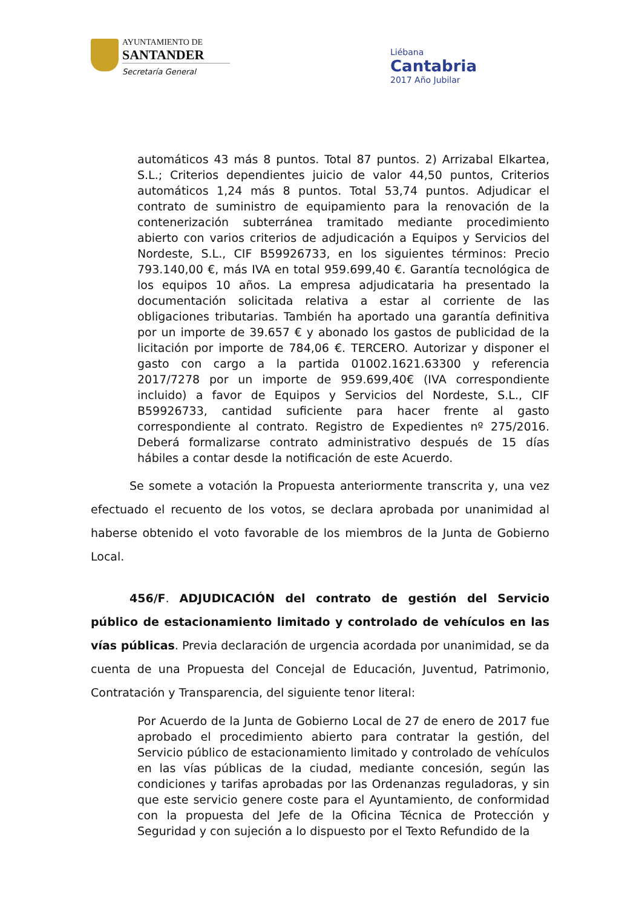AYUNTAMIENTO DE
SANTANDER
Secretaría General
Liébana
Cantabria
2017 Año Jubilar
automáticos 43 más 8 puntos. Total 87 puntos. 2) Arrizabal Elkartea, S.L.; Criterios dependientes juicio de valor 44,50 puntos, Criterios automáticos 1,24 más 8 puntos. Total 53,74 puntos. Adjudicar el contrato de suministro de equipamiento para la renovación de la contenerización subterránea tramitado mediante procedimiento abierto con varios criterios de adjudicación a Equipos y Servicios del Nordeste, S.L., CIF B59926733, en los siguientes términos: Precio 793.140,00 €, más IVA en total 959.699,40 €. Garantía tecnológica de los equipos 10 años. La empresa adjudicataria ha presentado la documentación solicitada relativa a estar al corriente de las obligaciones tributarias. También ha aportado una garantía definitiva por un importe de 39.657 € y abonado los gastos de publicidad de la licitación por importe de 784,06 €. TERCERO. Autorizar y disponer el gasto con cargo a la partida 01002.1621.63300 y referencia 2017/7278 por un importe de 959.699,40€ (IVA correspondiente incluido) a favor de Equipos y Servicios del Nordeste, S.L., CIF B59926733, cantidad suficiente para hacer frente al gasto correspondiente al contrato. Registro de Expedientes nº 275/2016. Deberá formalizarse contrato administrativo después de 15 días hábiles a contar desde la notificación de este Acuerdo.
Se somete a votación la Propuesta anteriormente transcrita y, una vez efectuado el recuento de los votos, se declara aprobada por unanimidad al haberse obtenido el voto favorable de los miembros de la Junta de Gobierno Local.
456/F. ADJUDICACIÓN del contrato de gestión del Servicio público de estacionamiento limitado y controlado de vehículos en las vías públicas. Previa declaración de urgencia acordada por unanimidad, se da cuenta de una Propuesta del Concejal de Educación, Juventud, Patrimonio, Contratación y Transparencia, del siguiente tenor literal:
Por Acuerdo de la Junta de Gobierno Local de 27 de enero de 2017 fue aprobado el procedimiento abierto para contratar la gestión, del Servicio público de estacionamiento limitado y controlado de vehículos en las vías públicas de la ciudad, mediante concesión, según las condiciones y tarifas aprobadas por las Ordenanzas reguladoras, y sin que este servicio genere coste para el Ayuntamiento, de conformidad con la propuesta del Jefe de la Oficina Técnica de Protección y Seguridad y con sujeción a lo dispuesto por el Texto Refundido de la